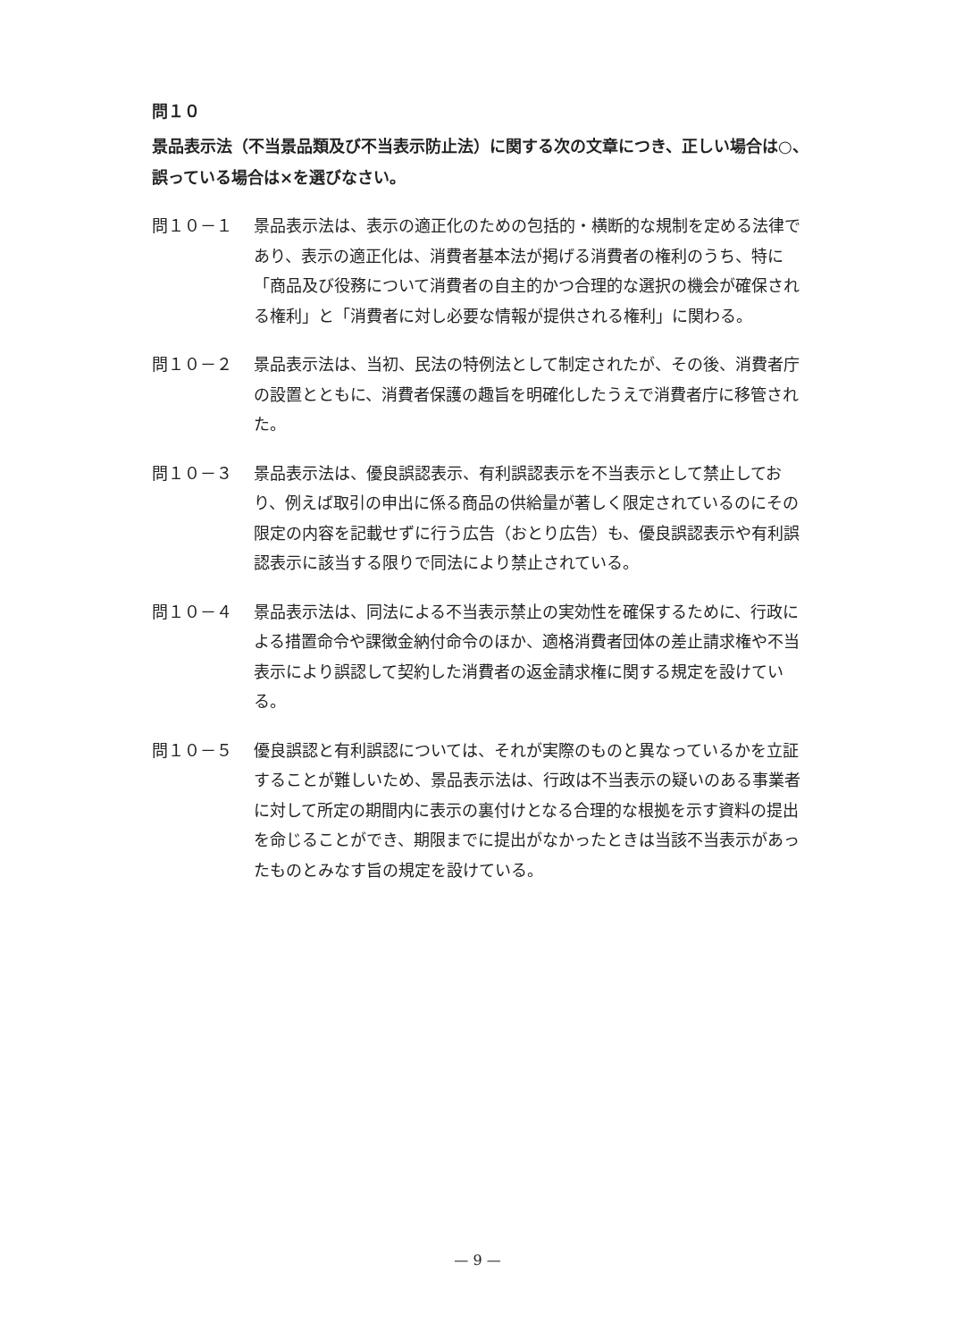問１０
景品表示法（不当景品類及び不当表示防止法）に関する次の文章につき、正しい場合は○、誤っている場合は×を選びなさい。
問１０－１ 景品表示法は、表示の適正化のための包括的・横断的な規制を定める法律であり、表示の適正化は、消費者基本法が掲げる消費者の権利のうち、特に「商品及び役務について消費者の自主的かつ合理的な選択の機会が確保される権利」と「消費者に対し必要な情報が提供される権利」に関わる。
問１０－２ 景品表示法は、当初、民法の特例法として制定されたが、その後、消費者庁の設置とともに、消費者保護の趣旨を明確化したうえで消費者庁に移管された。
問１０－３ 景品表示法は、優良誤認表示、有利誤認表示を不当表示として禁止しており、例えば取引の申出に係る商品の供給量が著しく限定されているのにその限定の内容を記載せずに行う広告（おとり広告）も、優良誤認表示や有利誤認表示に該当する限りで同法により禁止されている。
問１０－４ 景品表示法は、同法による不当表示禁止の実効性を確保するために、行政による措置命令や課徴金納付命令のほか、適格消費者団体の差止請求権や不当表示により誤認して契約した消費者の返金請求権に関する規定を設けている。
問１０－５ 優良誤認と有利誤認については、それが実際のものと異なっているかを立証することが難しいため、景品表示法は、行政は不当表示の疑いのある事業者に対して所定の期間内に表示の裏付けとなる合理的な根拠を示す資料の提出を命じることができ、期限までに提出がなかったときは当該不当表示があったものとみなす旨の規定を設けている。
— 9 —